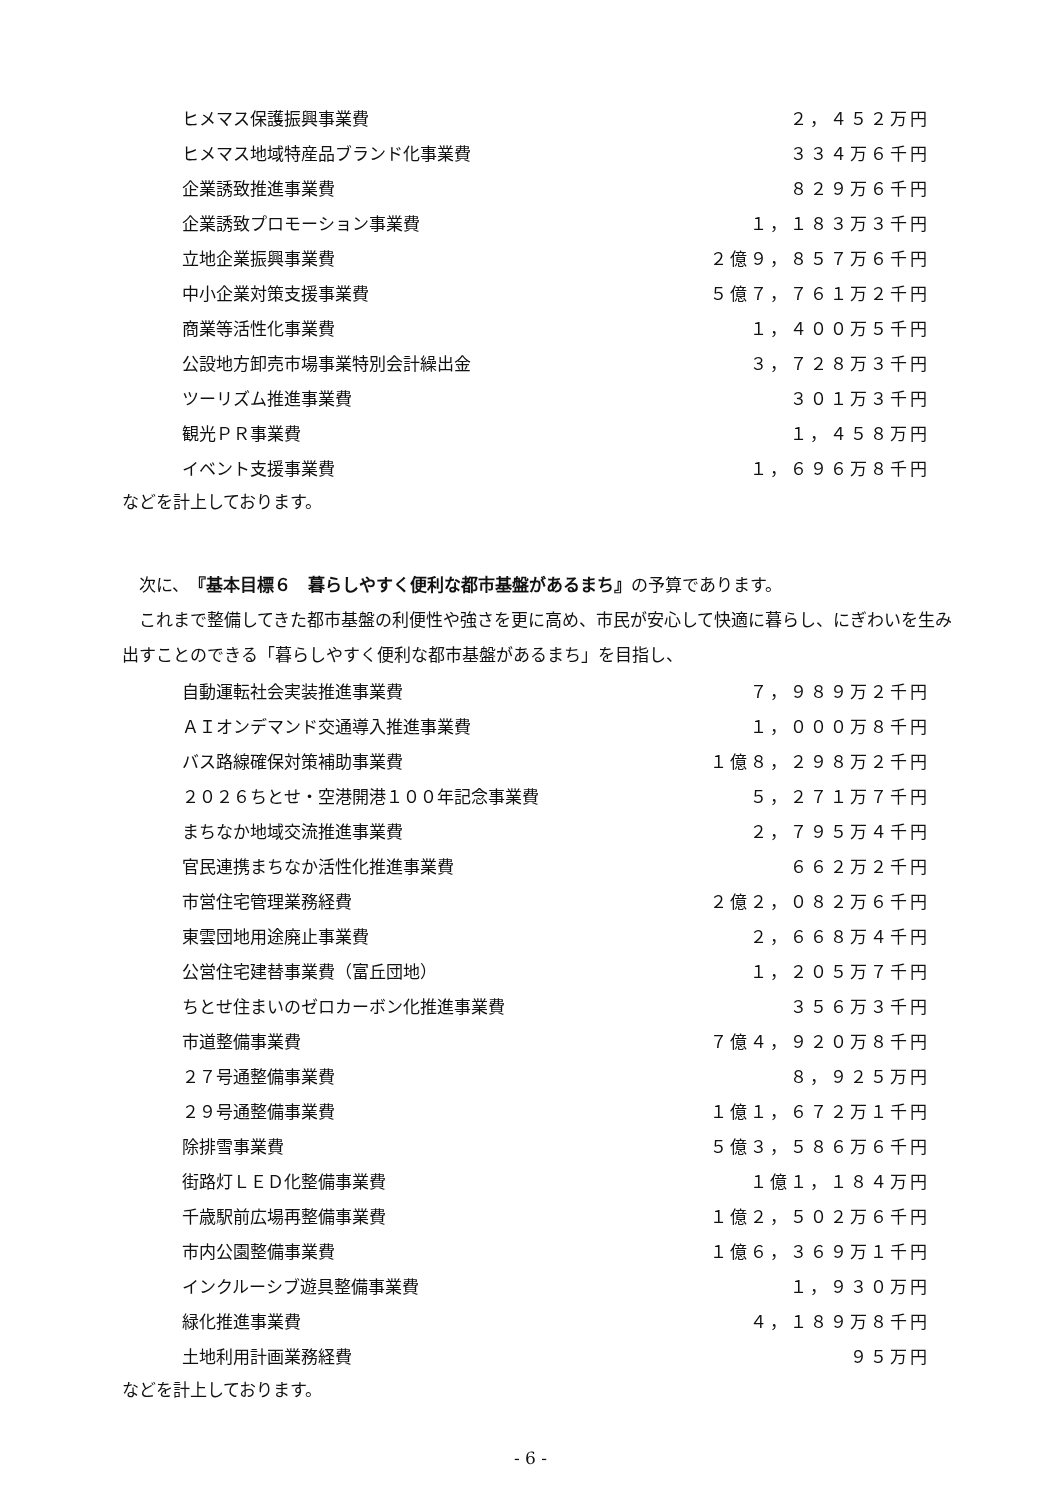| ヒメマス保護振興事業費 | ２，４５２万円 |
| ヒメマス地域特産品ブランド化事業費 | ３３４万６千円 |
| 企業誘致推進事業費 | ８２９万６千円 |
| 企業誘致プロモーション事業費 | １，１８３万３千円 |
| 立地企業振興事業費 | ２億９，８５７万６千円 |
| 中小企業対策支援事業費 | ５億７，７６１万２千円 |
| 商業等活性化事業費 | １，４００万５千円 |
| 公設地方卸売市場事業特別会計繰出金 | ３，７２８万３千円 |
| ツーリズム推進事業費 | ３０１万３千円 |
| 観光ＰＲ事業費 | １，４５８万円 |
| イベント支援事業費 | １，６９６万８千円 |
などを計上しております。
　次に、『基本目標６　暮らしやすく便利な都市基盤があるまち』の予算であります。
　これまで整備してきた都市基盤の利便性や強さを更に高め、市民が安心して快適に暮らし、にぎわいを生み出すことのできる「暮らしやすく便利な都市基盤があるまち」を目指し、
| 自動運転社会実装推進事業費 | ７，９８９万２千円 |
| ＡＩオンデマンド交通導入推進事業費 | １，０００万８千円 |
| バス路線確保対策補助事業費 | １億８，２９８万２千円 |
| ２０２６ちとせ・空港開港１００年記念事業費 | ５，２７１万７千円 |
| まちなか地域交流推進事業費 | ２，７９５万４千円 |
| 官民連携まちなか活性化推進事業費 | ６６２万２千円 |
| 市営住宅管理業務経費 | ２億２，０８２万６千円 |
| 東雲団地用途廃止事業費 | ２，６６８万４千円 |
| 公営住宅建替事業費（富丘団地） | １，２０５万７千円 |
| ちとせ住まいのゼロカーボン化推進事業費 | ３５６万３千円 |
| 市道整備事業費 | ７億４，９２０万８千円 |
| ２７号通整備事業費 | ８，９２５万円 |
| ２９号通整備事業費 | １億１，６７２万１千円 |
| 除排雪事業費 | ５億３，５８６万６千円 |
| 街路灯ＬＥＤ化整備事業費 | １億１，１８４万円 |
| 千歳駅前広場再整備事業費 | １億２，５０２万６千円 |
| 市内公園整備事業費 | １億６，３６９万１千円 |
| インクルーシブ遊具整備事業費 | １，９３０万円 |
| 緑化推進事業費 | ４，１８９万８千円 |
| 土地利用計画業務経費 | ９５万円 |
などを計上しております。
- 6 -